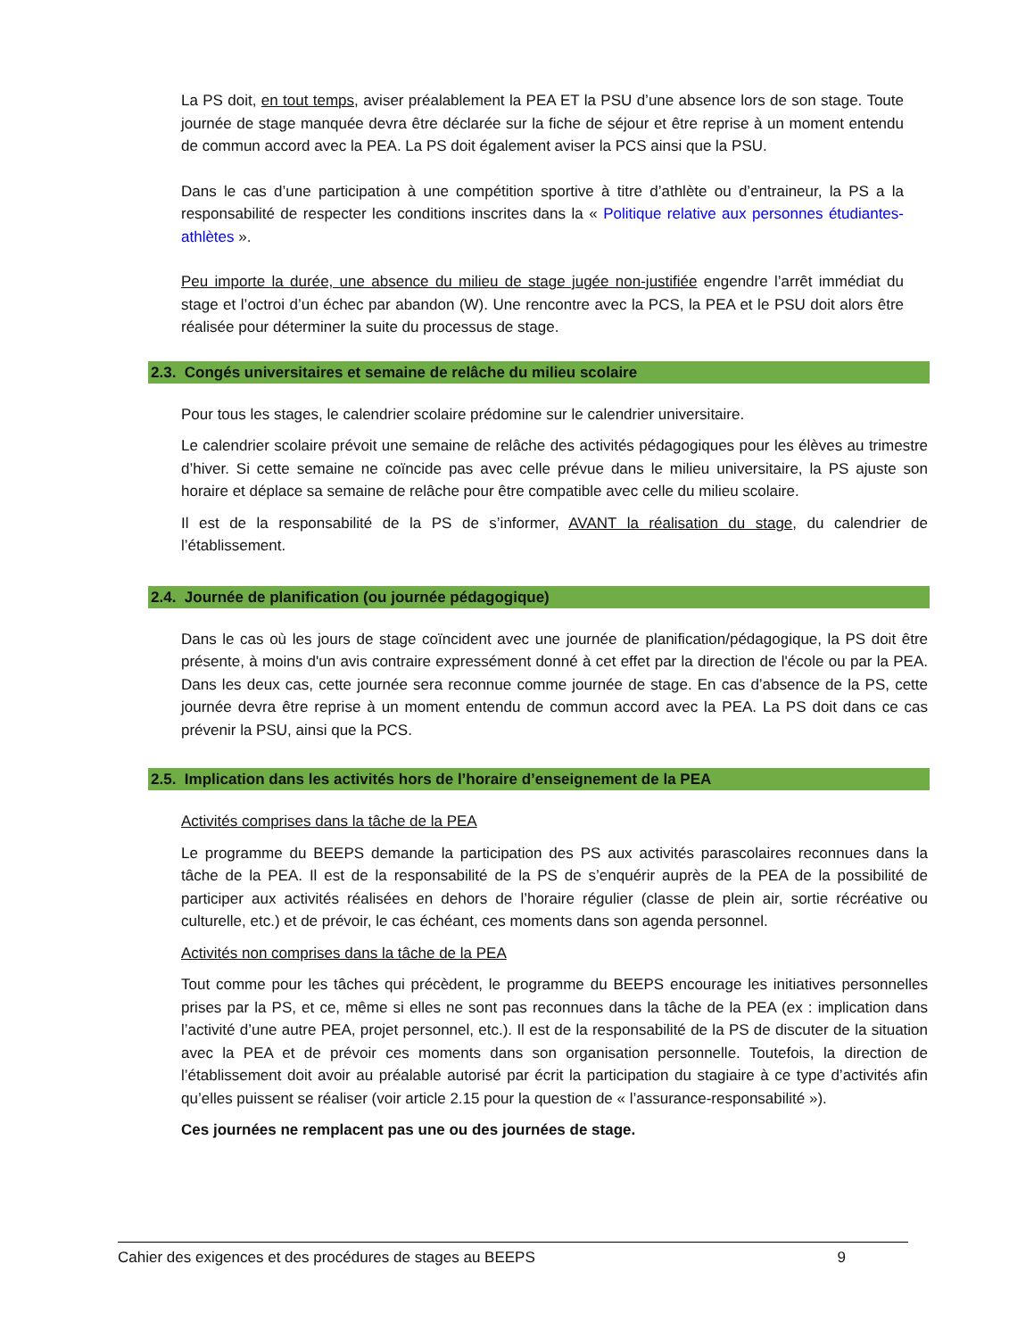La PS doit, en tout temps, aviser préalablement la PEA ET la PSU d’une absence lors de son stage. Toute journée de stage manquée devra être déclarée sur la fiche de séjour et être reprise à un moment entendu de commun accord avec la PEA. La PS doit également aviser la PCS ainsi que la PSU.
Dans le cas d’une participation à une compétition sportive à titre d’athlète ou d’entraineur, la PS a la responsabilité de respecter les conditions inscrites dans la « Politique relative aux personnes étudiantes-athlètes ».
Peu importe la durée, une absence du milieu de stage jugée non-justifiée engendre l’arrêt immédiat du stage et l’octroi d’un échec par abandon (W). Une rencontre avec la PCS, la PEA et le PSU doit alors être réalisée pour déterminer la suite du processus de stage.
2.3. Congés universitaires et semaine de relâche du milieu scolaire
Pour tous les stages, le calendrier scolaire prédomine sur le calendrier universitaire.
Le calendrier scolaire prévoit une semaine de relâche des activités pédagogiques pour les élèves au trimestre d’hiver. Si cette semaine ne coïncide pas avec celle prévue dans le milieu universitaire, la PS ajuste son horaire et déplace sa semaine de relâche pour être compatible avec celle du milieu scolaire.
Il est de la responsabilité de la PS de s’informer, AVANT la réalisation du stage, du calendrier de l’établissement.
2.4. Journée de planification (ou journée pédagogique)
Dans le cas où les jours de stage coïncident avec une journée de planification/pédagogique, la PS doit être présente, à moins d'un avis contraire expressément donné à cet effet par la direction de l'école ou par la PEA. Dans les deux cas, cette journée sera reconnue comme journée de stage. En cas d’absence de la PS, cette journée devra être reprise à un moment entendu de commun accord avec la PEA. La PS doit dans ce cas prévenir la PSU, ainsi que la PCS.
2.5. Implication dans les activités hors de l’horaire d’enseignement de la PEA
Activités comprises dans la tâche de la PEA
Le programme du BEEPS demande la participation des PS aux activités parascolaires reconnues dans la tâche de la PEA. Il est de la responsabilité de la PS de s’enquérir auprès de la PEA de la possibilité de participer aux activités réalisées en dehors de l’horaire régulier (classe de plein air, sortie récréative ou culturelle, etc.) et de prévoir, le cas échéant, ces moments dans son agenda personnel.
Activités non comprises dans la tâche de la PEA
Tout comme pour les tâches qui précèdent, le programme du BEEPS encourage les initiatives personnelles prises par la PS, et ce, même si elles ne sont pas reconnues dans la tâche de la PEA (ex : implication dans l’activité d’une autre PEA, projet personnel, etc.). Il est de la responsabilité de la PS de discuter de la situation avec la PEA et de prévoir ces moments dans son organisation personnelle. Toutefois, la direction de l’établissement doit avoir au préalable autorisé par écrit la participation du stagiaire à ce type d’activités afin qu’elles puissent se réaliser (voir article 2.15 pour la question de « l’assurance-responsabilité »).
Ces journées ne remplacent pas une ou des journées de stage.
Cahier des exigences et des procédures de stages au BEEPS 9